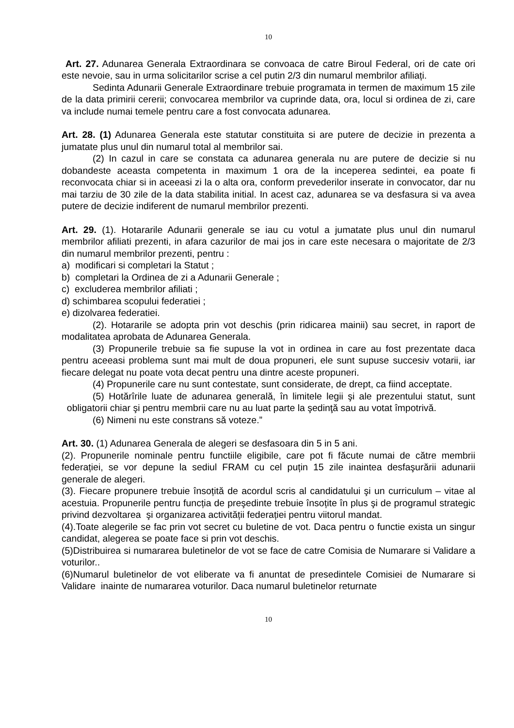10
Art. 27. Adunarea Generala Extraordinara se convoaca de catre Biroul Federal, ori de cate ori este nevoie, sau in urma solicitarilor scrise a cel putin 2/3 din numarul membrilor afiliați.
Sedinta Adunarii Generale Extraordinare trebuie programata in termen de maximum 15 zile de la data primirii cererii; convocarea membrilor va cuprinde data, ora, locul si ordinea de zi, care va include numai temele pentru care a fost convocata adunarea.
Art. 28. (1) Adunarea Generala este statutar constituita si are putere de decizie in prezenta a jumatate plus unul din numarul total al membrilor sai.
(2) In cazul in care se constata ca adunarea generala nu are putere de decizie si nu dobandeste aceasta competenta in maximum 1 ora de la inceperea sedintei, ea poate fi reconvocata chiar si in aceeasi zi la o alta ora, conform prevederilor inserate in convocator, dar nu mai tarziu de 30 zile de la data stabilita initial. In acest caz, adunarea se va desfasura si va avea putere de decizie indiferent de numarul membrilor prezenti.
Art. 29. (1). Hotararile Adunarii generale se iau cu votul a jumatate plus unul din numarul membrilor afiliati prezenti, in afara cazurilor de mai jos in care este necesara o majoritate de 2/3 din numarul membrilor prezenti, pentru :
a) modificari si completari la Statut ;
b) completari la Ordinea de zi a Adunarii Generale ;
c) excluderea membrilor afiliati ;
d) schimbarea scopului federatiei ;
e) dizolvarea federatiei.
(2). Hotararile se adopta prin vot deschis (prin ridicarea mainii) sau secret, in raport de modalitatea aprobata de Adunarea Generala.
(3) Propunerile trebuie sa fie supuse la vot in ordinea in care au fost prezentate daca pentru aceeasi problema sunt mai mult de doua propuneri, ele sunt supuse succesiv votarii, iar fiecare delegat nu poate vota decat pentru una dintre aceste propuneri.
(4) Propunerile care nu sunt contestate, sunt considerate, de drept, ca fiind acceptate.
(5) Hotărîrile luate de adunarea generală, în limitele legii şi ale prezentului statut, sunt obligatorii chiar şi pentru membrii care nu au luat parte la şedinţă sau au votat împotrivă.
(6) Nimeni nu este constrans să voteze.”
Art. 30. (1) Adunarea Generala de alegeri se desfasoara din 5 in 5 ani.
(2). Propunerile nominale pentru functiile eligibile, care pot fi făcute numai de către membrii federației, se vor depune la sediul FRAM cu cel puțin 15 zile inaintea desfaşurării adunarii generale de alegeri.
(3). Fiecare propunere trebuie însoțită de acordul scris al candidatului şi un curriculum – vitae al acestuia. Propunerile pentru funcția de preşedinte trebuie însoțite în plus şi de programul strategic privind dezvoltarea şi organizarea activității federației pentru viitorul mandat.
(4).Toate alegerile se fac prin vot secret cu buletine de vot. Daca pentru o functie exista un singur candidat, alegerea se poate face si prin vot deschis.
(5)Distribuirea si numararea buletinelor de vot se face de catre Comisia de Numarare si Validare a voturilor..
(6)Numarul buletinelor de vot eliberate va fi anuntat de presedintele Comisiei de Numarare si Validare inainte de numararea voturilor. Daca numarul buletinelor returnate
10